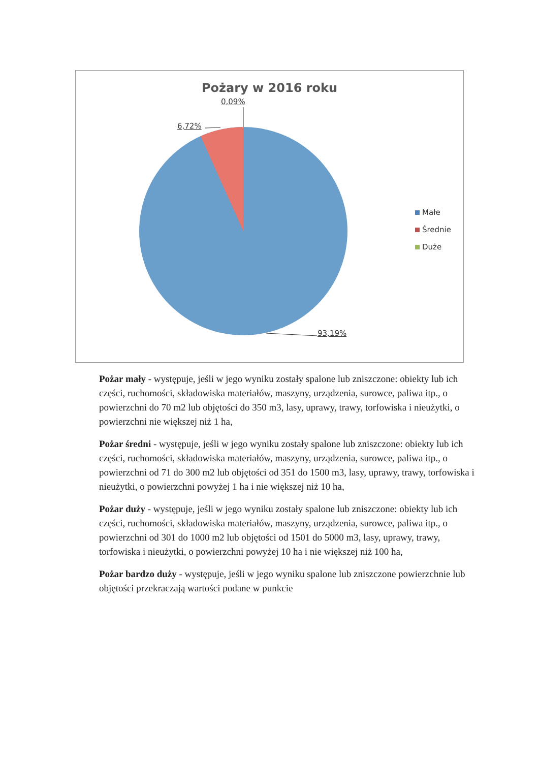Pożary w 2016 roku
0,09%
6,72%
93,19%
Małe
Średnie
Duże
Pożar mały - występuje, jeśli w jego wyniku zostały spalone lub zniszczone: obiekty lub ich części, ruchomości, składowiska materiałów, maszyny, urządzenia, surowce, paliwa itp., o powierzchni do 70 m2 lub objętości do 350 m3, lasy, uprawy, trawy, torfowiska i nieużytki, o powierzchni nie większej niż 1 ha,
Pożar średni - występuje, jeśli w jego wyniku zostały spalone lub zniszczone: obiekty lub ich części, ruchomości, składowiska materiałów, maszyny, urządzenia, surowce, paliwa itp., o powierzchni od 71 do 300 m2 lub objętości od 351 do 1500 m3, lasy, uprawy, trawy, torfowiska i nieużytki, o powierzchni powyżej 1 ha i nie większej niż 10 ha,
Pożar duży - występuje, jeśli w jego wyniku zostały spalone lub zniszczone: obiekty lub ich części, ruchomości, składowiska materiałów, maszyny, urządzenia, surowce, paliwa itp., o powierzchni od 301 do 1000 m2 lub objętości od 1501 do 5000 m3, lasy, uprawy, trawy, torfowiska i nieużytki, o powierzchni powyżej 10 ha i nie większej niż 100 ha,
Pożar bardzo duży - występuje, jeśli w jego wyniku spalone lub zniszczone powierzchnie lub objętości przekraczają wartości podane w punkcie